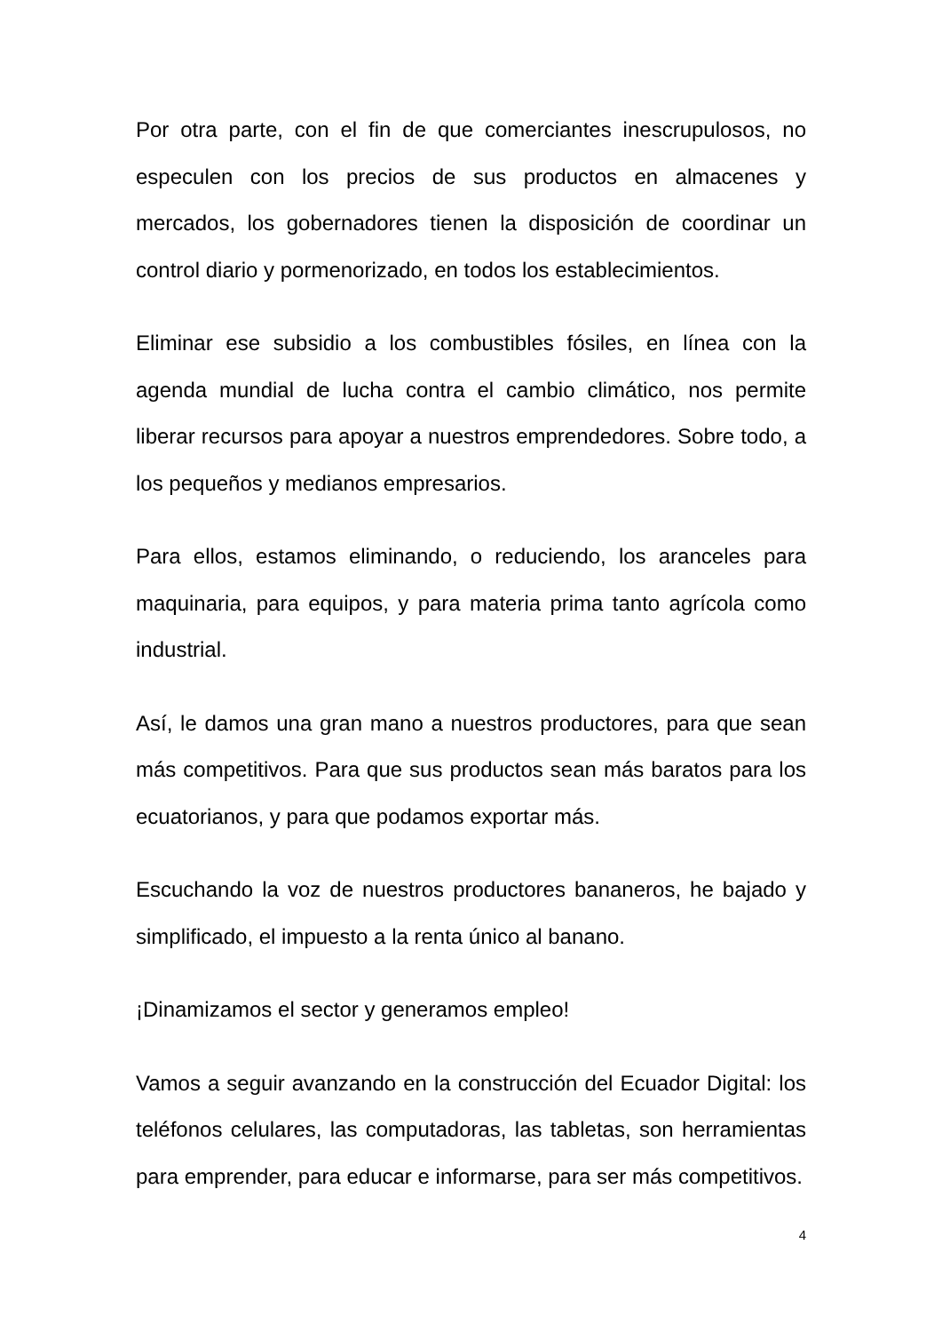Por otra parte, con el fin de que comerciantes inescrupulosos, no especulen con los precios de sus productos en almacenes y mercados, los gobernadores tienen la disposición de coordinar un control diario y pormenorizado, en todos los establecimientos.
Eliminar ese subsidio a los combustibles fósiles, en línea con la agenda mundial de lucha contra el cambio climático, nos permite liberar recursos para apoyar a nuestros emprendedores. Sobre todo, a los pequeños y medianos empresarios.
Para ellos, estamos eliminando, o reduciendo, los aranceles para maquinaria, para equipos, y para materia prima tanto agrícola como industrial.
Así, le damos una gran mano a nuestros productores, para que sean más competitivos. Para que sus productos sean más baratos para los ecuatorianos, y para que podamos exportar más.
Escuchando la voz de nuestros productores bananeros, he bajado y simplificado, el impuesto a la renta único al banano.
¡Dinamizamos el sector y generamos empleo!
Vamos a seguir avanzando en la construcción del Ecuador Digital: los teléfonos celulares, las computadoras, las tabletas, son herramientas para emprender, para educar e informarse, para ser más competitivos.
4